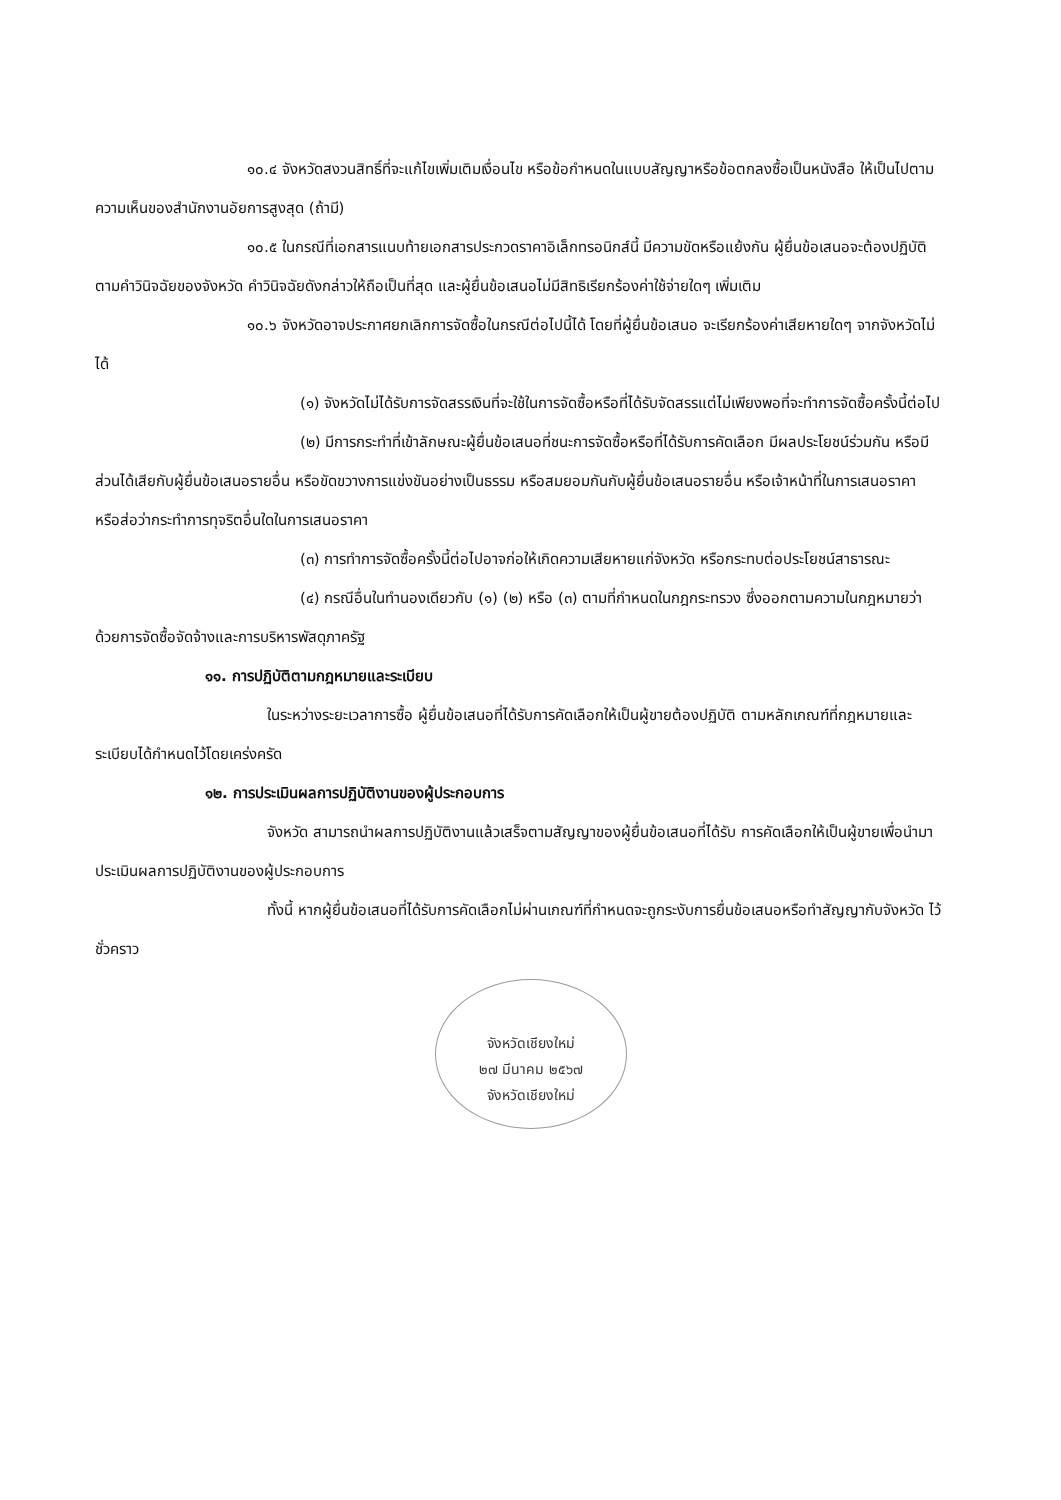๑๐.๔ จังหวัดสงวนสิทธิ์ที่จะแก้ไขเพิ่มเติมเงื่อนไข หรือข้อกำหนดในแบบสัญญาหรือข้อตกลงซื้อเป็นหนังสือ ให้เป็นไปตามความเห็นของสำนักงานอัยการสูงสุด (ถ้ามี)
๑๐.๕ ในกรณีที่เอกสารแนบท้ายเอกสารประกวดราคาอิเล็กทรอนิกส์นี้ มีความขัดหรือแย้งกัน ผู้ยื่นข้อเสนอจะต้องปฏิบัติตามคำวินิจฉัยของจังหวัด คำวินิจฉัยดังกล่าวให้ถือเป็นที่สุด และผู้ยื่นข้อเสนอไม่มีสิทธิเรียกร้องค่าใช้จ่ายใดๆ เพิ่มเติม
๑๐.๖ จังหวัดอาจประกาศยกเลิกการจัดซื้อในกรณีต่อไปนี้ได้ โดยที่ผู้ยื่นข้อเสนอ จะเรียกร้องค่าเสียหายใดๆ จากจังหวัดไม่ได้
(๑) จังหวัดไม่ได้รับการจัดสรรเงินที่จะใช้ในการจัดซื้อหรือที่ได้รับจัดสรรแต่ไม่เพียงพอที่จะทำการจัดซื้อครั้งนี้ต่อไป
(๒) มีการกระทำที่เข้าลักษณะผู้ยื่นข้อเสนอที่ชนะการจัดซื้อหรือที่ได้รับการคัดเลือก มีผลประโยชน์ร่วมกัน หรือมีส่วนได้เสียกับผู้ยื่นข้อเสนอรายอื่น หรือขัดขวางการแข่งขันอย่างเป็นธรรม หรือสมยอมกันกับผู้ยื่นข้อเสนอรายอื่น หรือเจ้าหน้าที่ในการเสนอราคา หรือส่อว่ากระทำการทุจริตอื่นใดในการเสนอราคา
(๓) การทำการจัดซื้อครั้งนี้ต่อไปอาจก่อให้เกิดความเสียหายแก่จังหวัด หรือกระทบต่อประโยชน์สาธารณะ
(๔) กรณีอื่นในทำนองเดียวกับ (๑) (๒) หรือ (๓) ตามที่กำหนดในกฎกระทรวง ซึ่งออกตามความในกฎหมายว่าด้วยการจัดซื้อจัดจ้างและการบริหารพัสดุภาครัฐ
๑๑. การปฏิบัติตามกฎหมายและระเบียบ
ในระหว่างระยะเวลาการซื้อ ผู้ยื่นข้อเสนอที่ได้รับการคัดเลือกให้เป็นผู้ขายต้องปฏิบัติ ตามหลักเกณฑ์ที่กฎหมายและระเบียบได้กำหนดไว้โดยเคร่งครัด
๑๒. การประเมินผลการปฏิบัติงานของผู้ประกอบการ
จังหวัด สามารถนำผลการปฏิบัติงานแล้วเสร็จตามสัญญาของผู้ยื่นข้อเสนอที่ได้รับ การคัดเลือกให้เป็นผู้ขายเพื่อนำมาประเมินผลการปฏิบัติงานของผู้ประกอบการ
ทั้งนี้ หากผู้ยื่นข้อเสนอที่ได้รับการคัดเลือกไม่ผ่านเกณฑ์ที่กำหนดจะถูกระงับการยื่นข้อเสนอหรือทำสัญญากับจังหวัด ไว้ชั่วคราว
จังหวัดเชียงใหม่
๒๗ มีนาคม ๒๕๖๗
จังหวัดเชียงใหม่